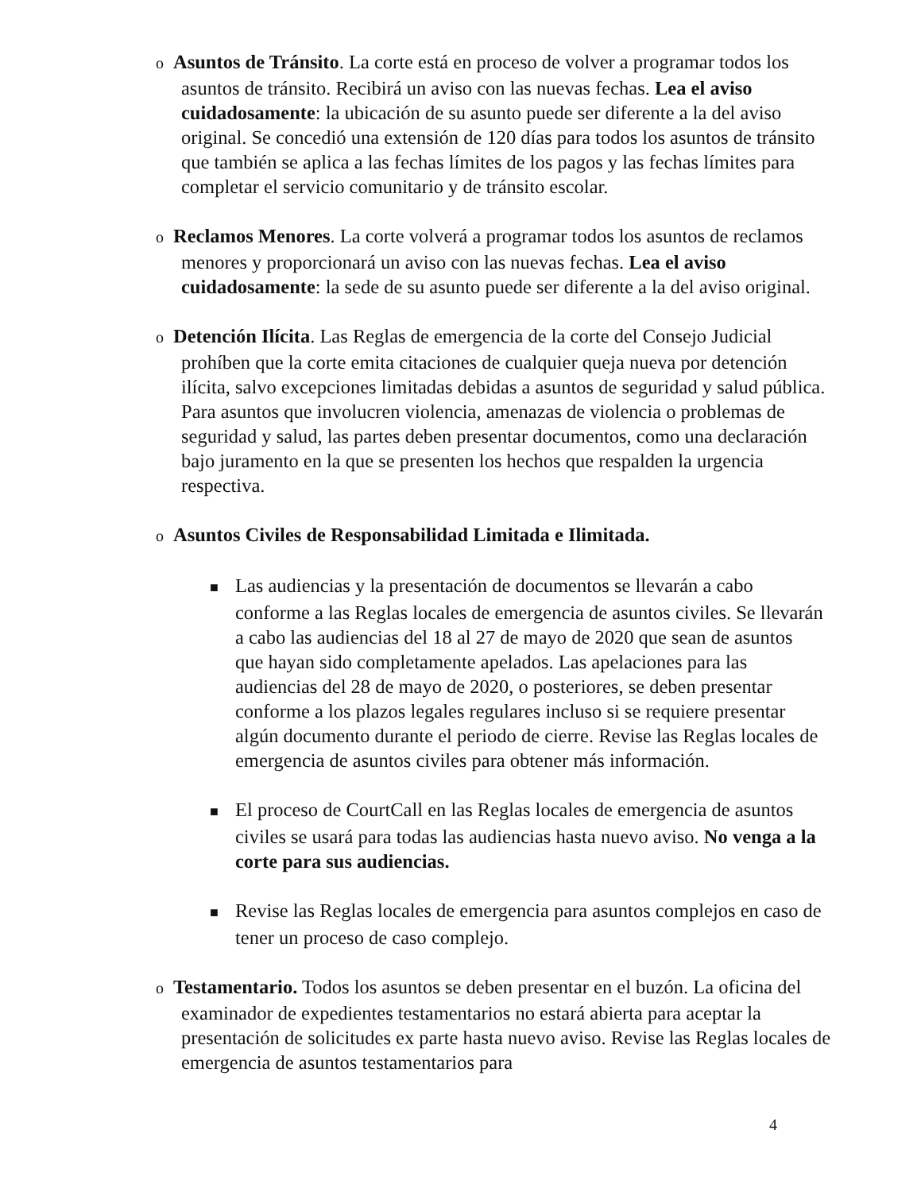o Asuntos de Tránsito. La corte está en proceso de volver a programar todos los asuntos de tránsito. Recibirá un aviso con las nuevas fechas. Lea el aviso cuidadosamente: la ubicación de su asunto puede ser diferente a la del aviso original. Se concedió una extensión de 120 días para todos los asuntos de tránsito que también se aplica a las fechas límites de los pagos y las fechas límites para completar el servicio comunitario y de tránsito escolar.
o Reclamos Menores. La corte volverá a programar todos los asuntos de reclamos menores y proporcionará un aviso con las nuevas fechas. Lea el aviso cuidadosamente: la sede de su asunto puede ser diferente a la del aviso original.
o Detención Ilícita. Las Reglas de emergencia de la corte del Consejo Judicial prohíben que la corte emita citaciones de cualquier queja nueva por detención ilícita, salvo excepciones limitadas debidas a asuntos de seguridad y salud pública. Para asuntos que involucren violencia, amenazas de violencia o problemas de seguridad y salud, las partes deben presentar documentos, como una declaración bajo juramento en la que se presenten los hechos que respalden la urgencia respectiva.
o Asuntos Civiles de Responsabilidad Limitada e Ilimitada.
■ Las audiencias y la presentación de documentos se llevarán a cabo conforme a las Reglas locales de emergencia de asuntos civiles. Se llevarán a cabo las audiencias del 18 al 27 de mayo de 2020 que sean de asuntos que hayan sido completamente apelados. Las apelaciones para las audiencias del 28 de mayo de 2020, o posteriores, se deben presentar conforme a los plazos legales regulares incluso si se requiere presentar algún documento durante el periodo de cierre. Revise las Reglas locales de emergencia de asuntos civiles para obtener más información.
■ El proceso de CourtCall en las Reglas locales de emergencia de asuntos civiles se usará para todas las audiencias hasta nuevo aviso. No venga a la corte para sus audiencias.
■ Revise las Reglas locales de emergencia para asuntos complejos en caso de tener un proceso de caso complejo.
o Testamentario. Todos los asuntos se deben presentar en el buzón. La oficina del examinador de expedientes testamentarios no estará abierta para aceptar la presentación de solicitudes ex parte hasta nuevo aviso. Revise las Reglas locales de emergencia de asuntos testamentarios para
4